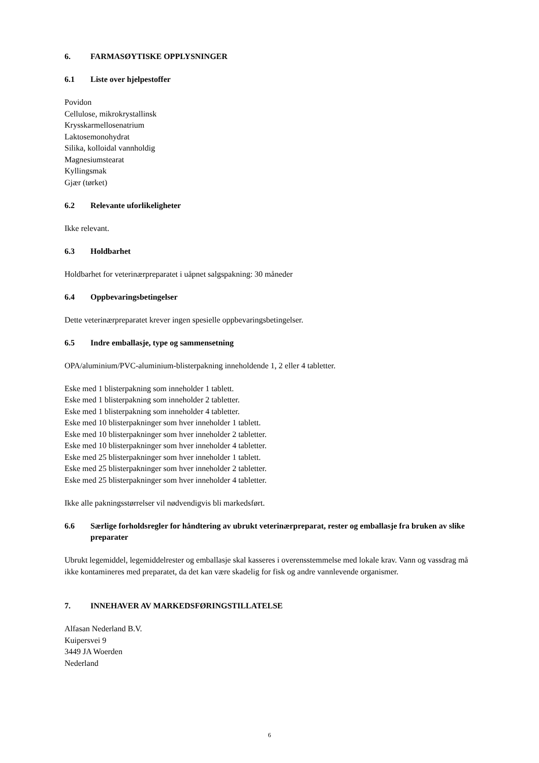6. FARMASØYTISKE OPPLYSNINGER
6.1 Liste over hjelpestoffer
Povidon
Cellulose, mikrokrystallinsk
Krysskarmellosenatrium
Laktosemonohydrat
Silika, kolloidal vannholdig
Magnesiumstearat
Kyllingsmak
Gjær (tørket)
6.2 Relevante uforlikeligheter
Ikke relevant.
6.3 Holdbarhet
Holdbarhet for veterinærpreparatet i uåpnet salgspakning: 30 måneder
6.4 Oppbevaringsbetingelser
Dette veterinærpreparatet krever ingen spesielle oppbevaringsbetingelser.
6.5 Indre emballasje, type og sammensetning
OPA/aluminium/PVC-aluminium-blisterpakning inneholdende 1, 2 eller 4 tabletter.
Eske med 1 blisterpakning som inneholder 1 tablett.
Eske med 1 blisterpakning som inneholder 2 tabletter.
Eske med 1 blisterpakning som inneholder 4 tabletter.
Eske med 10 blisterpakninger som hver inneholder 1 tablett.
Eske med 10 blisterpakninger som hver inneholder 2 tabletter.
Eske med 10 blisterpakninger som hver inneholder 4 tabletter.
Eske med 25 blisterpakninger som hver inneholder 1 tablett.
Eske med 25 blisterpakninger som hver inneholder 2 tabletter.
Eske med 25 blisterpakninger som hver inneholder 4 tabletter.
Ikke alle pakningsstørrelser vil nødvendigvis bli markedsført.
6.6 Særlige forholdsregler for håndtering av ubrukt veterinærpreparat, rester og emballasje fra bruken av slike preparater
Ubrukt legemiddel, legemiddelrester og emballasje skal kasseres i overensstemmelse med lokale krav. Vann og vassdrag må ikke kontamineres med preparatet, da det kan være skadelig for fisk og andre vannlevende organismer.
7. INNEHAVER AV MARKEDSFØRINGSTILLATELSE
Alfasan Nederland B.V.
Kuipersvei 9
3449 JA Woerden
Nederland
6